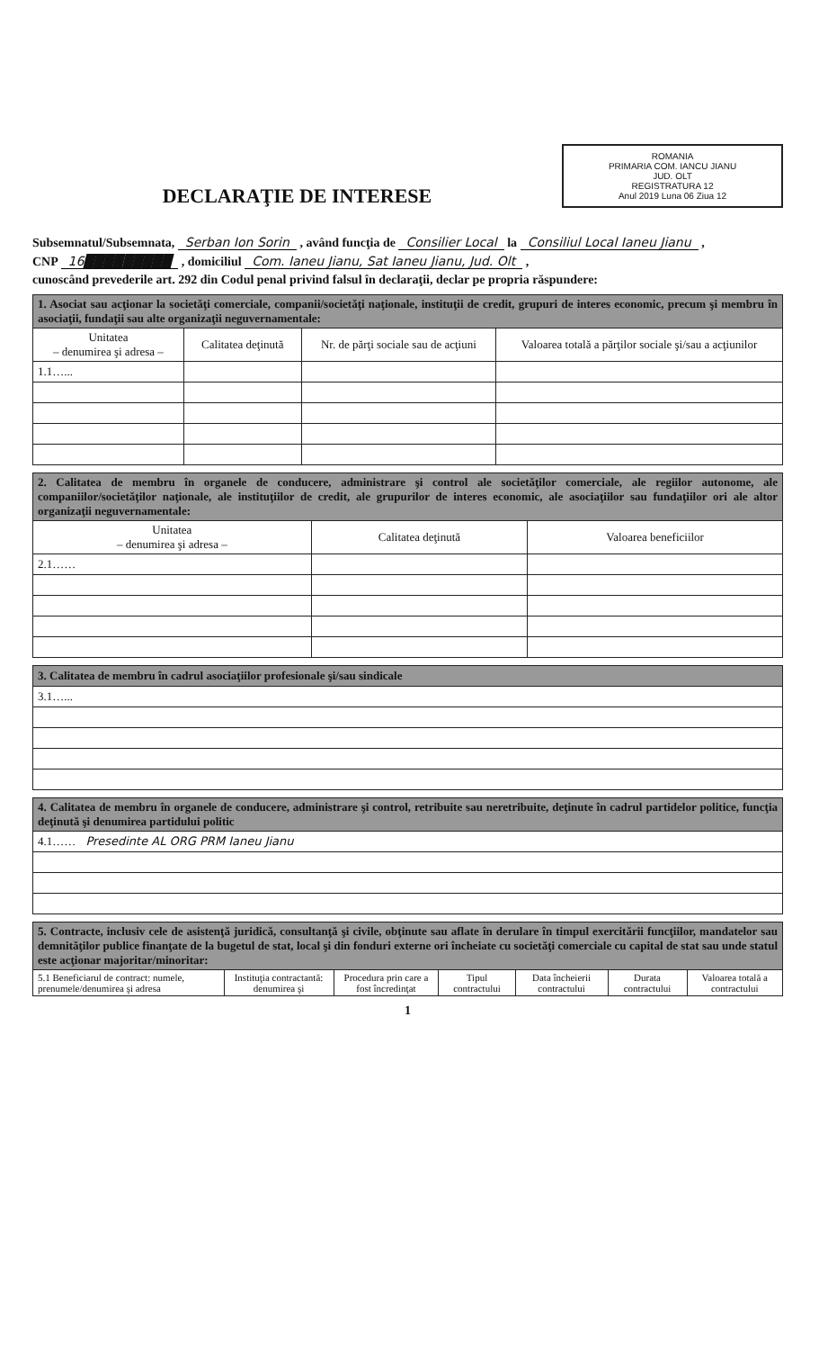ROMANIA
PRIMARIA COM. IANCU JIANU
JUD. OLT
REGISTRATURA 12
Anul 2019 Luna 06 Ziua 12
DECLARAŢIE DE INTERESE
Subsemnatul/Subsemnata, Serban Ion Sorin , având funcţia de Consilier Local la Consiliul Local Ianeu Jianu ,
CNP 16█████████ , domiciliul Com. Ianeu Jianu, Sat Ianeu Jianu, Jud. Olt ,
cunoscând prevederile art. 292 din Codul penal privind falsul în declaraţii, declar pe propria răspundere:
| 1. Asociat sau acţionar la societăţi comerciale, companii/societăţi naţionale, instituţii de credit, grupuri de interes economic, precum şi membru în asociaţii, fundaţii sau alte organizaţii neguvernamentale: | | | |
| Unitatea – denumirea şi adresa – | Calitatea deţinută | Nr. de părţi sociale sau de acţiuni | Valoarea totală a părţilor sociale şi/sau a acţiunilor |
| 1.1…... | | | |
| 2. Calitatea de membru în organele de conducere, administrare şi control ale societăţilor comerciale, ale regiilor autonome, ale companiilor/societăţilor naţionale, ale instituţiilor de credit, ale grupurilor de interes economic, ale asociaţiilor sau fundaţiilor ori ale altor organizaţii neguvernamentale: | | |
| Unitatea – denumirea şi adresa – | Calitatea deţinută | Valoarea beneficiilor |
| 2.1…… | | |
| 3. Calitatea de membru în cadrul asociaţiilor profesionale şi/sau sindicale |
| 3.1…... |
| 4. Calitatea de membru în organele de conducere, administrare şi control, retribuite sau neretribuite, deţinute în cadrul partidelor politice, funcţia deţinută şi denumirea partidului politic |
| 4.1…… Presedinte AL ORG PRM Ianeu Jianu |
| 5. Contracte, inclusiv cele de asistenţă juridică, consultanţă şi civile, obţinute sau aflate în derulare în timpul exercitării funcţiilor, mandatelor sau demnităţilor publice finanţate de la bugetul de stat, local şi din fonduri externe ori încheiate cu societăţi comerciale cu capital de stat sau unde statul este acţionar majoritar/minoritar: | | | | | | |
| 5.1 Beneficiarul de contract: numele, prenumele/denumirea şi adresa | Instituţia contractantă: denumirea şi | Procedura prin care a fost încredinţat | Tipul contractului | Data încheierii contractului | Durata contractului | Valoarea totală a contractului |
1